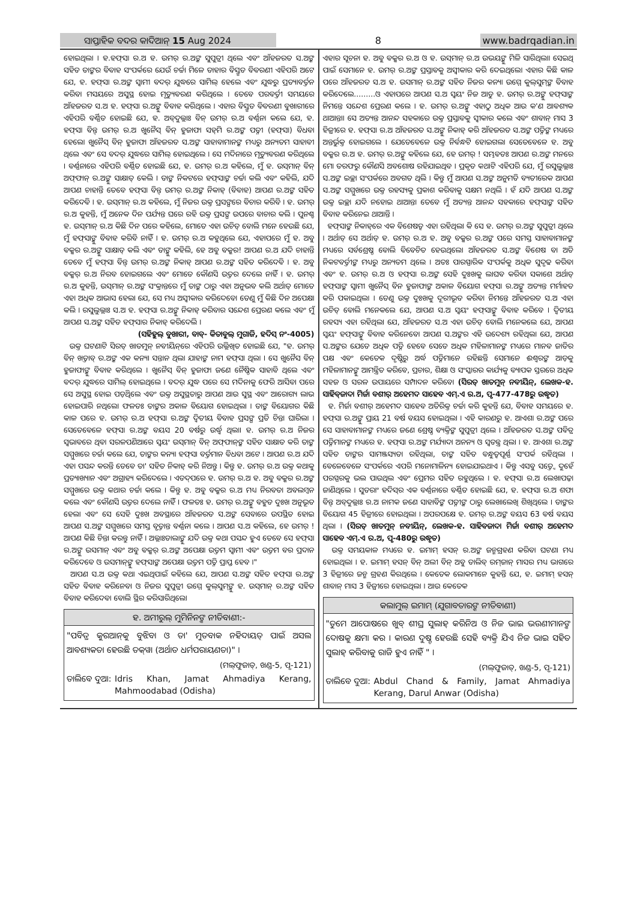ସାପ୍ତାହିକ ବଦର କାଦିଆନ୍ 15 Aug 2024
8 www.badrqadian.in
ହୋଇଥିଲା । ହ.ହଫ୍‌ସା ର.ଅ ହ. ଉମର୍ ର.ଅଙ୍କ ସୁପୁତ୍ରୀ ଥିଲେ ଏବଂ ଆଁହଜରତ ସ.ଅଙ୍କ ସହିତ ତାଙ୍କର ବିବାହ ସଂପର୍କରେ ଯେଉଁ ଚର୍ଚ୍ଚା ମିଳେ ତାହାର ବିସ୍ତୃତ ବିବରଣୀ ଏହିପରି ଅଟେ ଯେ, ହ. ହଫ୍‌ସା ର.ଅଙ୍କ ସ୍ୱାମୀ ବଦର୍ ଯୁଦ୍ଧରେ ସାମିଲ୍ ହେଲେ ଏବଂ ଯୁଦ୍ଧରୁ ପ୍ରତ୍ୟାବର୍ତ୍ତନ କରିବା ମସୟରେ ଅସୁସ୍ଥ ହୋଇ ମୃତ୍ୟୁବରଣ କରିଥିଲେ । ତେବେ ପରବର୍ତ୍ତୀ ସମୟରେ ଆଁହଜରତ ସ.ଅ ହ. ହଫ୍‌ସା ର.ଅଙ୍କୁ ବିବାହ କରିଥିଲେ । ଏହାର ବିସ୍ତୃତ ବିବରଣୀ ବୁଖାରୀରେ ଏହିପରି ବର୍ଣ୍ଣିତ ହୋଇଛି ଯେ, ହ. ଅବ୍‌ଦୁଲ୍ଲାଃ ବିନ୍ ଉମର୍ ର.ଅ ବର୍ଣ୍ଣନା କଲେ ଯେ, ହ. ହଫ୍‌ସା ବିନ୍ତ୍ ଉମର୍ ର.ଅ ଖୁନୈସ୍ ବିନ୍ ହୁଜାଫା ସହ୍‌ମି ର.ଅଙ୍କ ପତ୍ନୀ (ହଫ୍‌ସା) ବିଧବା ହେଲେ। ଖୁନୈସ୍ ବିନ୍ ହୁଜାଫା ଆଁହଜରତ ସ.ଅଙ୍କ ସାହାବାମାନଙ୍କ ମଧ୍ୟରୁ ଅନ୍ୟତମ ସାହାବୀ ଥିଲେ ଏବଂ ସେ ବଦର୍ ଯୁଦ୍ଧରେ ସାମିଲ୍ ହୋଇଥିଲେ । ସେ ମଦିନାରେ ମୃତ୍ୟୁବରଣ କରିଥିଲେ । ବର୍ଣ୍ଣନାରେ ଏହିପରି ବର୍ଣ୍ଣିତ ହୋଇଛି ଯେ, ହ. ଉମର୍ ର.ଅ କହିଲେ, ମୁଁ ହ. ଉସ୍‌ମାନ୍ ବିନ୍ ଅଫ୍‌ଫାନ୍ ର.ଅଙ୍କୁ ସାକ୍ଷାତ୍ କେଲି । ତାଙ୍କ ନିକଟରେ ହଫ୍‌ସାଙ୍କ ଚର୍ଚ୍ଚା କଲି ଏବଂ କହିଲି, ଯଦି ଆପଣ ଚାହାନ୍ତି ତେବେ ହଫ୍‌ସା ବିନ୍ତ୍ ଉମର୍ ର.ଅଙ୍କ ନିକାହ୍ (ବିବାହ) ଆପଣ ର.ଅଙ୍କ ସହିତ କରିଦେବି । ହ. ଉସ୍‌ମାନ୍ ର.ଅ କହିଲେ, ମୁଁ ନିଜର ଉକ୍ତ ପ୍ରସଙ୍ଗରେ ବିଚାର କରିବି । ହ. ଉମର୍ ର.ଅ କୁହନ୍ତି, ମୁଁ ଅନେକ ଦିନ ପର୍ଯ୍ୟନ୍ତ ଘରେ ରହି ଉକ୍ତ ପ୍ରସଙ୍ଗ ଉପରେ ବାଚାର କଲି । ପୁନଶ୍ଚ ହ. ଉସ୍‌ମାନ୍ ର.ଅ କିଛି ଦିନ ପରେ କହିଲେ, ମୋତେ ଏହା ଉଚିତ୍ ବୋଲି ମନେ ହେଉଛି ଯେ, ମୁଁ ହଫ୍‌ସାଙ୍କୁ ବିବାହ କରିବି ନାହିଁ । ହ. ଉମର୍ ର.ଅ କହୁଥିଲେ ଯେ, ଏହାପରେ ମୁଁ ହ. ଅବୁ ବକ୍କର ର.ଅଙ୍କୁ ସାକ୍ଷାତ୍ କଲି ଏବଂ ତାଙ୍କୁ କହିଲି, ହେ ଅବୁ ବକ୍କର! ଆପଣ ର.ଅ ଯଦି ଚାହାନ୍ତି ତେବେ ମୁଁ ହଫ୍‌ସା ବିନ୍ତ୍ ଉମର୍ ର.ଅଙ୍କ ନିକାହ୍ ଆପଣ ର.ଅଙ୍କ ସହିତ କରିଦେବି । ହ. ଅବୁ ବକ୍କର୍ ର.ଅ ନିରବ ହୋଇଗଲେ ଏବଂ ମୋତେ କୌଣସି ଉତ୍ତର ଦେଲେ ନାହିଁ । ହ. ଉମର୍ ର.ଅ କୁହନ୍ତି, ଉସ୍‌ମାନ୍ ର.ଅଙ୍କ ସଂକ୍ରାନ୍ତରେ ମୁଁ ତାଙ୍କ ଠାରୁ ଏହା ଅନୁଭବ କଲି ଅର୍ଥାତ୍ ମୋତେ ଏହା ଅଧିକ ଆଭାସ ହେଲା ଯେ, ସେ ମଧ୍ୟ ଅସ୍ୱୀକାର କରିଦେବେ। ତେଣୁ ମୁଁ କିଛି ଦିନ ଅପେକ୍ଷା କଲି । ରସୁଲୁଲ୍ଲାଃ ସ.ଅ ହ. ହଫ୍‌ସା ର.ଅଙ୍କୁ ନିକାହ୍ କରିବାର ସନ୍ଦେଶ ପ୍ରେରଣ କଲେ ଏବଂ ମୁଁ ଆପଣ ସ.ଅଙ୍କ ସହିତ ହଫ୍‌ସାର ନିକାହ୍ କରିଦେଲି ।
(ସହିହୁଲ୍ ବୁଖାରୀ, ବାବ୍- କିତାବୁଲ୍ ମୁଗାଜି, ହଦିସ୍ ନଂ-4005)
ଉକ୍ତ ଘଟଣାଟି ସିରତ୍ ଖାତମୁନ୍ ନବୀୟିନ୍‌ରେ ଏହିପରି ଉଲ୍ଲିଖିତ ହୋଇଛି ଯେ, "ହ. ଉମର୍ ବିନ୍ ଖତ୍ତାବ୍ ର.ଅଙ୍କ ଏକ କନ୍ୟା ସନ୍ତାନ ଥିଲା ଯାହାଙ୍କ ନାମ ହଫ୍‌ସା ଥିଲା । ସେ ଖୁନୈସ ବିନ୍ ହୁଜାଫାଙ୍କୁ ବିବାହ କରିଥିଲେ । ଖୁନୈସ୍ ବିନ୍ ହୁଜାଫା ଜଣେ ନୈଷ୍ଠିକ ସାହାବି ଥିଲେ ଏବଂ ବଦର୍ ଯୁଦ୍ଧରେ ସାମିଲ୍ ହୋଇଥିଲେ । ବଦର୍ ଯୁଦ୍ଧ ପରେ ସେ ମଦିନାକୁ ଫେରି ଆସିବା ପରେ ସେ ଅସୁସ୍ଥ ହୋଇ ପଡ଼ିଥିଲେ ଏବଂ ଉକ୍ତ ଅସୁସ୍ଥତାରୁ ଆପଣ ଆଉ ସୁସ୍ଥ ଏବଂ ଆରୋଗ୍ୟ ଲାଭ ହୋଇପାରି ନଥିଲେ। ଫଳତଃ ତାଙ୍କର ଅକାଳ ବିୟୋଗ ହୋଇଥିଲା । ତାଙ୍କ ବିୟୋଗର କିଛି କାଳ ପରେ ହ. ଉମର୍ ର.ଅ ହଫ୍‌ସା ର.ଅଙ୍କ ଦ୍ୱିତୀୟ ବିବାହ ପ୍ରସଙ୍ଗ ପ୍ରତି ଚିନ୍ତା ଘାରିଲା । ସେତେବେଳେ ହଫ୍‌ସା ର.ଅଙ୍କ ବୟସ 20 ବର୍ଷରୁ ଉର୍ଦ୍ଧ୍ୱ ଥିଲା। ହ. ଉମର୍ ର.ଅ ନିଜର ସ୍ୱଭାବରେ ଥିବା ସରଳପଣିଆରେ ସ୍ୱୟଂ ଉସ୍‌ମାନ୍ ବିନ୍ ଅଫ୍‌ଫାନ୍‌ଙ୍କ ସହିତ ସାକ୍ଷାତ କରି ତାଙ୍କ ସମ୍ମୁଖରେ ଚର୍ଚ୍ଚା କଲେ ଯେ, ତାଙ୍କର କନ୍ୟା ହଫ୍‌ସା ବର୍ତ୍ତମାନ ବିଧବା ଅଟେ । ଆପଣ ର.ଅ ଯଦି ଏହା ପସନ୍ଦ କରନ୍ତି ତେବେ ତା' ସହିତ ନିକାହ୍ କରି ନିଅନ୍ତୁ । କିନ୍ତୁ ହ. ଉମର୍ ର.ଅ ଉକ୍ତ କଥାକୁ ପ୍ରତ୍ୟାଖ୍ୟାନ ଏବଂ ଅଗ୍ରାହ୍ୟ କରିଦେଲେ । ଏତଦ୍‌ପରେ ହ. ଉମର୍ ର.ଅ ହ. ଅବୁ ବକ୍କର ର.ଅଙ୍କ ସମ୍ମୁଖରେ ଉକ୍ତ କଥାର ଚର୍ଚ୍ଚା କଲେ । କିନ୍ତୁ ହ. ଅବୁ ବକ୍କର ର.ଅ ମଧ୍ୟ ନିରବତା ଅବଲମ୍ବନ କଲେ ଏବଂ କୌଣସି ଉତ୍ତର ଦେଲେ ନାହିଁ । ଫଳତଃ ହ. ଉମର୍ ର.ଅଙ୍କୁ ବହୁତ ଦୁଃଖ ଅନୁଭୂତ ହେଲା ଏବଂ ସେ ସେହି ଦୁଃଖ ଅବସ୍ଥାରେ ଆଁହଜରତ ସ.ଅଙ୍କ ସେବାରେ ଉପସ୍ଥିତ ହୋଇ ଆପଣ ସ.ଅଙ୍କ ସମ୍ମୁଖରେ ସମସ୍ତ ବୃତ୍ତାନ୍ତ ବର୍ଣ୍ଣନା କଲେ । ଆପଣ ସ.ଅ କହିଲେ, ହେ ଉମର୍ ! ଆପଣ କିଛି ଚିନ୍ତା କରନ୍ତୁ ନାହିଁ । ଅଲ୍ଲାଃତାଲାଙ୍କୁ ଯଦି ଉକ୍ତ କଥା ପସନ୍ଦ ହୁଏ ତେବେ ସେ ହଫ୍‌ସା ର.ଅଙ୍କୁ ଉସମାନ୍ ଏବଂ ଅବୁ ବକ୍କର୍ ର.ଅଙ୍କ ଅପେକ୍ଷା ଉତ୍ତମ ସ୍ୱାମୀ ଏବଂ ଉତ୍ତମ ବର ପ୍ରଦାନ କରିଦେବେ ଓ ଉସମାନ୍‌ଙ୍କୁ ହଫ୍‌ସାଙ୍କ ଅପେକ୍ଷା ଉତ୍ତମ ପତ୍ନି ପ୍ରାପ୍ତ ହେବ ।"
ଆପଣ ସ.ଅ ଉକ୍ତ କଥା ଏଇଥିପାଇଁ କହିଲେ ଯେ, ଆପଣ ସ.ଅଙ୍କ ସହିତ ହଫ୍‌ସା ର.ଅଙ୍କ ସହିତ ବିବାହ କରିନେବା ଓ ନିଜର ସୁପୁତ୍ରୀ ଉମ୍ମେ କୁଲ୍‌ସୁମ୍‌ଙ୍କୁ ହ. ଉସ୍‌ମାନ୍ ର.ଅଙ୍କ ସହିତ ବିବାହ କରିଦେବା ବୋଲି ସ୍ଥିର କରିସାରିଥିଲେ।
ହ. ଅମୀରୁଲ୍ ମୁମିନିନଙ୍କ ନୀତିବାଣୀ:-
"ପବିତ୍ର କୁରଆନ୍‌କୁ ବୁଝିବା ଓ ତା' ମୁତବାକ ନହିଦାୟତ୍ ପାଇଁ ଅସଲ ଆବଶ୍ୟକତା ହେଉଛି ତକ୍‌ୱା (ଅର୍ଥାତ ଧର୍ମପରାୟଣତା)" ।
(ମଲ୍‌ଫୁଜାତ୍, ଖଣ୍ଡ-5, ପୃ-121)
ତାଲିବେ ଦୁଆ: Idris Khan, Jamat Ahmadiya Kerang, Mahmoodabad (Odisha)
ଏହାର ସୂଚନା ହ. ଅବୁ ବକ୍କର ର.ଅ ଓ ହ. ଉସ୍‌ମାନ୍ ର.ଅ ଉଭୟଙ୍କୁ ମିଳି ସାରିଥିଲା। ସେଇଥି ପାଇଁ ସେମାନେ ହ. ଉମର୍ ର.ଅଙ୍କ ପ୍ରସ୍ତାବକୁ ଅସ୍ୱୀକାର କରି ଦେଇଥିଲେ। ଏହାର କିଛି କାଳ ପରେ ଆଁହଜରତ ସ.ଅ ହ. ଉସମାନ୍ ର.ଅଙ୍କ ସହିତ ନିଜର କନ୍ୟା ଉମ୍ମେ କୁଲ୍‌ସୁମ୍‌ଙ୍କ ବିବାହ କରିଦେଲେ.........ଓ ଏହାପରେ ଆପଣ ସ.ଅ ସ୍ୱୟଂ ନିଜ ଆଡୁ ହ. ଉମର୍ ର.ଅଙ୍କୁ ହଫ୍‌ସାଙ୍କ ନିମନ୍ତେ ସନ୍ଦେଶ ପ୍ରେରଣ କଲେ । ହ. ଉମର୍ ର.ଅଙ୍କୁ ଏହାଠୁ ଅଧିକ ଆଉ କ'ଣ ଆବଶ୍ୟକ ଥାଆନ୍ତା। ସେ ଅତ୍ୟନ୍ତ ଆନନ୍ଦ ସହକାରେ ଉକ୍ତ ପ୍ରସ୍ତାବକୁ ସ୍ୱୀକାର କଲେ ଏବଂ ଶାବାନ୍ ମାସ 3 ହିଜ୍ରୀରେ ହ. ହଫ୍‌ସା ର.ଅ ଆଁହଜରତ ସ.ଅଙ୍କୁ ନିକାହ୍ କରି ଆଁହଜରତ ସ.ଅଙ୍କ ପତ୍ନିଙ୍କ ମଧ୍ୟରେ ଅନ୍ତର୍ଭୁକ୍ତ ହୋଇଗଲେ । ଯେତେବେଳେ ଉକ୍ତ ନିର୍ବନ୍ଧଟି ହୋଇଗଲା ସେତେବେଳେ ହ. ଅବୁ ବକ୍କର ର.ଅ ହ. ଉମର୍ ର.ଅଙ୍କୁ କହିଲେ ଯେ, ହେ ଉମର୍ ! ସମ୍ଭବତଃ ଆପଣ ର.ଅଙ୍କ ମନରେ ମୋ ତରଫରୁ କୌଣସି ଅବଶୋଷ ରହିଯାଇଥିବ । ପ୍ରକୃତ କଥାଟି ଏହିପରି ଯେ, ମୁଁ ରସୁଲୁଲ୍ଲାଃ ସ.ଅଙ୍କ ଇଚ୍ଛା ସଂପର୍କରେ ଅବଗତ ଥିଲି । କିନ୍ତୁ ମୁଁ ଆପଣ ସ.ଅଙ୍କ ଅନୁମତି ବ୍ୟତୀରେକ ଆପଣ ସ.ଅଙ୍କ ସମ୍ମୁଖରେ ଉକ୍ତ ରହସ୍ୟକୁ ପ୍ରକାଶ କରିବାକୁ ସକ୍ଷମ ନଥିଲି । ହଁ ଯଦି ଆପଣ ସ.ଅଙ୍କ ଉକ୍ତ ଇଚ୍ଛା ଯଦି ନହୋଇ ଥାଆନ୍ତା ତେବେ ମୁଁ ଅତ୍ୟନ୍ତ ଆନନ୍ଦ ସହକାରେ ହଫ୍‌ସାଙ୍କ ସହିତ ବିବାହ କରିନେଇ ଥାଆନ୍ତି ।
ହଫ୍‌ସାଙ୍କ ନିକାହ୍‌ରେ ଏକ ବିଶେଷତ୍ୱ ଏହା ରହିଥିଲା କି ସେ ହ. ଉମର୍ ର.ଅଙ୍କ ସୁପୁତ୍ରୀ ଥିଲେ । ଅର୍ଥାତ୍ ସେ ଅର୍ଥାତ୍ ହ. ଉମର୍ ର.ଅ ହ. ଅବୁ ବକ୍କର ର.ଅଙ୍କ ପରେ ସମସ୍ତ ସାହାବାମାନଙ୍କ ମଧ୍ୟରେ ସର୍ବଶ୍ରେଷ୍ଠ ବୋଲି ବିବେଚିତ ହେଉଥିଲେ। ଆଁହଜରତ ସ.ଅଙ୍କ ବିଶେଷ ବା ଅତି ନିକଟବର୍ତ୍ତୀଙ୍କ ମଧ୍ୟରୁ ଅନ୍ୟତମ ଥିଲେ । ଅତଃ ପାରସ୍ପାରିକ ସଂପର୍କକୁ ଅଧିକ ସୁଦୃଢ କରିବା ଏବଂ ହ. ଉମର୍ ର.ଅ ଓ ହଫ୍‌ସା ର.ଅଙ୍କ ସେହି ଦୁଃଖକୁ ଲାଘବ କରିବା ସକାଶେ ଅର୍ଥାତ୍ ହଫ୍‌ସାଙ୍କ ସ୍ୱାମୀ ଖୁନୈସ୍ ବିନ ହୁଜାଫାଙ୍କ ଅକାଳ ବିୟୋଗ ହଫ୍‌ସା ର.ଅଙ୍କୁ ଅତ୍ୟନ୍ତ ମର୍ମାହତ କରି ପକାଇଥିଲା । ତେଣୁ ଉକ୍ତ ଦୁଃଖକୁ ଦୂରୀଭୂତ କରିବା ନିମନ୍ତେ ଆଁହଜରତ ସ.ଅ ଏହା ଉଚିତ୍ ବୋଲି ମନେକଲେ ଯେ, ଆପଣ ସ.ଅ ସ୍ୱୟଂ ହଫ୍‌ସାଙ୍କୁ ବିବାହ କରିବେ । ଦ୍ୱିତୀୟ ରହସ୍ୟ ଏହା ରହିଥିଲା ଯେ, ଆଁହଜରତ ସ.ଅ ଏହା ଉଚିତ୍ ବୋଲି ମନେକଲେ ଯେ, ଆପଣ ସ୍ୱୟଂ ହଫ୍‌ସାଙ୍କୁ ବିବାହ କରିନେବେ। ଆପଣ ସ.ଅଙ୍କର ଏହି ଉଦେଶ୍ୟ ରହିଥିଲା ଯେ, ଆପଣ ସ.ଅଙ୍କର ଯେତେ ଅଧିକ ପତ୍ନି ହେବେ ସେତେ ଅଧିକ ମହିଳାମାନଙ୍କ ମଧ୍ୟରେ ମାନବ ଜାତିର ପକ୍ଷ ଏବଂ କେତେକ ଦୃଷ୍ଟିରୁ ଅର୍ଦ୍ଧ ପତ୍ନିମାନେ ରହିଛନ୍ତି ସେମାନେ ଈଶ୍ୱରଙ୍କ ଆଡ଼କୁ ମହିଳାମାନଙ୍କୁ ଆମନ୍ତ୍ରିତ କରିବେ, ପ୍ରଚାର, ଶିକ୍ଷା ଓ ସଂସ୍କାରର କାର୍ଯ୍ୟକୁ ବ୍ୟାପକ ସ୍ତରରେ ଅଧିକ ସହଜ ଓ ସରଳ ଉପାୟରେ ସମ୍ପାଦନ କରିବେ। (ସିରତ୍ ଖାତମୁନ୍ ନବୀୟିନ୍, ଲେଖକ-ହ. ସାହିବ୍‌ଜାଦା ମିର୍ଜା ବଶୀର୍ ଅହେମଦ ସାହେବ ଏମ୍.ଏ ର.ଅ, ପୃ-477-478ରୁ ଉଦ୍ଧୃତ)
ହ. ମିର୍ଜା ବଶୀର୍ ଅହେମଦ ସାହେବ ଅତିରିକ୍ତ ଚର୍ଚ୍ଚା କରି କୁହନ୍ତି ଯେ, ବିବାହ ସମୟରେ ହ. ହଫ୍‌ସା ର.ଅଙ୍କୁ ପ୍ରାୟ 21 ବର୍ଷ ବୟସ ହୋଇଥିଲା । ଏହି କାରଣରୁ ହ. ଆଏଶା ର.ଅଙ୍କ ପରେ ସେ ସାହାବାମାନଙ୍କ ମଧ୍ୟରେ ଜଣେ ଶ୍ରେଷ୍ଠ ବ୍ୟକ୍ତିଙ୍କ ସୁପୁତ୍ରୀ ଥିଲେ । ଆଁହଜରତ ସ.ଅଙ୍କ ପବିତ୍ର ପତ୍ନିମାନଙ୍କ ମଧ୍ୟରେ ହ. ହଫ୍‌ସା ର.ଅଙ୍କ ମର୍ଯ୍ୟାଦା ଅନନ୍ୟ ଓ ସ୍ୱତନ୍ତ୍ର ଥିଲା । ହ. ଆଏଶା ର.ଅଙ୍କ ସହିତ ତାଙ୍କର ସାମଞ୍ଜସ୍ୟତା ରହିଥିଲା, ତାଙ୍କ ସହିତ ବନ୍ଧୁତ୍ୱପୂର୍ଣ୍ଣ ସଂପର୍କ ରହିଥିଲା । ବେଳେବେଳେ ସଂପର୍କରେ ଏପରି ମନୋମାଳିନ୍ୟ ହୋଇଯାଇଥାଏ । କିନ୍ତୁ ଏସବୁ ସତ୍ତ୍ୱେ ଦୁହେଁ ପରସ୍ପରକୁ ଭଲ ପାଉଥିଲ ଏବଂ ପ୍ରେମର ସହିତ ରହୁଥିଲେ । ହ. ହଫ୍‌ସା ର.ଅ ଲେଖାପଢ଼ା ଜାଣିଥିଲେ । ସୁତରାଂ ହଦିସ୍‌ର ଏକ ବର୍ଣ୍ଣନାରେ ବର୍ଣ୍ଣିତ ହୋଇଛି ଯେ, ହ. ହଫ୍‌ସା ର.ଅ ଶଫା ବିନ୍ତ୍ ଅବ୍‌ଦୁଲ୍ଲାଃ ର.ଅ ନାମକ ଜଣେ ସାହାବିଙ୍କ ପତ୍ନୀଙ୍କ ଠାରୁ ଲେଖାଲେଖି ଶିଖିଥିଲେ । ତାଙ୍କର ବିୟୋଗ 45 ହିଜ୍ରୀରେ ହୋଇଥିଲା । ଅପରପକ୍ଷେ ହ. ଉମର୍ ର.ଅଙ୍କ ବୟସ 63 ବର୍ଷ ବୟସ ଥିଲା । (ସିରତ୍ ଖାତମୁନ୍ ନବୀୟିନ୍, ଲେଖକ-ହ. ସାହିବଜାଦା ମିର୍ଜା ବଶୀର୍ ଅହେମଦ ସାହେବ ଏମ୍.ଏ ର.ଅ, ପୃ-480ରୁ ଉଦ୍ଧୃତ)
ଉକ୍ତ ସମୟକାଳ ମଧ୍ୟରେ ହ. ଇମାମ୍ ହସନ୍ ର.ଅଙ୍କ ଜନ୍ମଗ୍ରହଣ କରିବା ଘଟଣା ମଧ୍ୟ ହୋଇଥିଲା । ହ. ଇମାମ୍ ହସନ୍ ବିନ୍ ଅଲୀ ବିନ୍ ଅବୁ ତାଲିବ୍ ରମ୍‌ଜାନ୍ ମାସର ମଧ୍ୟ ଭାଗରେ 3 ହିଜ୍ରୀରେ ଜନ୍ମ ଗ୍ରହଣ କିରଥିଲେ । କେତେକ ଲୋକମାନେ କୁହନ୍ତି ଯେ, ହ. ଇମାମ୍ ହସନ୍ ଶାବାନ୍ ମାସ 3 ହିଜ୍ରୀରେ ହୋଇଥିଲା । ଆଉ କେତେକ
କଲାମୁଲ୍ ଇମାମ୍ (ଯୁଗାବତାରଙ୍କ ନୀତିବାଣୀ)
"ତୁମେ ଆପୋଷରେ ଖୁବ୍ ଶୀଘ୍ର ସୁଲାହ୍ କରିନିଅ ଓ ନିଜ ଭାଇ ଭଉଣୀମାନଙ୍କ ଦୋଷକୁ କ୍ଷମା କର । କାରଣ ଦୁଷ୍ଟ ହେଉଛି ସେହି ବ୍ୟକ୍ତି ଯିଏ ନିଜ ଭାଇ ସହିତ ସୁଲାହ୍ କରିବାକୁ ରାଜି ହୁଏ ନାହିଁ " ।
(ମଲ୍‌ଫୁଜାତ୍, ଖଣ୍ଡ-5, ପୃ-121)
ତାଲିବେ ଦୁଆ: Abdul Chand & Family, Jamat Ahmadiya Kerang, Darul Anwar (Odisha)